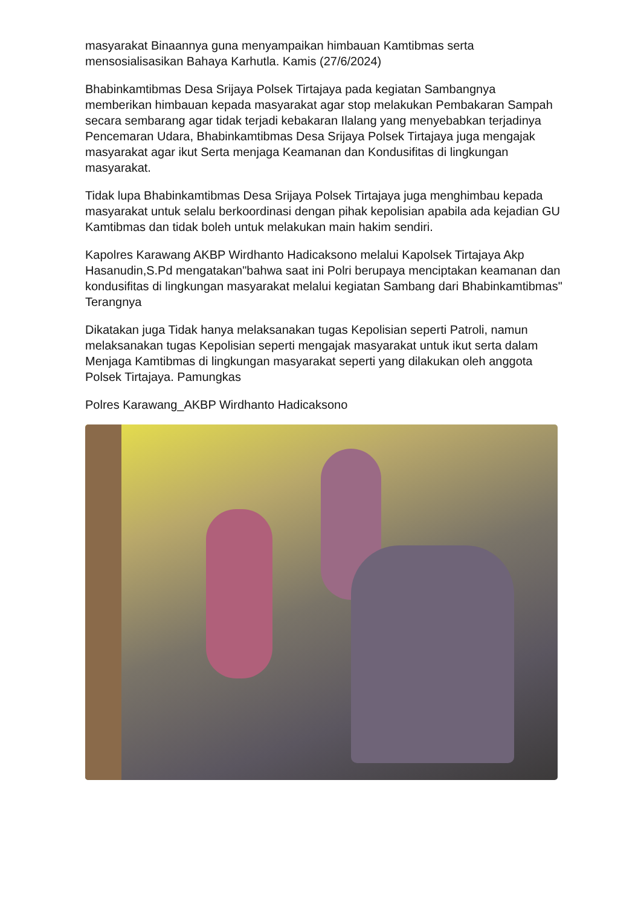masyarakat Binaannya guna menyampaikan himbauan Kamtibmas serta mensosialisasikan Bahaya Karhutla. Kamis (27/6/2024)
Bhabinkamtibmas Desa Srijaya Polsek Tirtajaya pada kegiatan Sambangnya memberikan himbauan kepada masyarakat agar stop melakukan Pembakaran Sampah secara sembarang agar tidak terjadi kebakaran Ilalang yang menyebabkan terjadinya Pencemaran Udara, Bhabinkamtibmas Desa Srijaya Polsek Tirtajaya juga mengajak masyarakat agar ikut Serta menjaga Keamanan dan Kondusifitas di lingkungan masyarakat.
Tidak lupa Bhabinkamtibmas Desa Srijaya Polsek Tirtajaya juga menghimbau kepada masyarakat untuk selalu berkoordinasi dengan pihak kepolisian apabila ada kejadian GU Kamtibmas dan tidak boleh untuk melakukan main hakim sendiri.
Kapolres Karawang AKBP Wirdhanto Hadicaksono melalui Kapolsek Tirtajaya Akp Hasanudin,S.Pd mengatakan"bahwa saat ini Polri berupaya menciptakan keamanan dan kondusifitas di lingkungan masyarakat melalui kegiatan Sambang dari Bhabinkamtibmas" Terangnya
Dikatakan juga Tidak hanya melaksanakan tugas Kepolisian seperti Patroli, namun melaksanakan tugas Kepolisian seperti mengajak masyarakat untuk ikut serta dalam Menjaga Kamtibmas di lingkungan masyarakat seperti yang dilakukan oleh anggota Polsek Tirtajaya. Pamungkas
Polres Karawang_AKBP Wirdhanto Hadicaksono